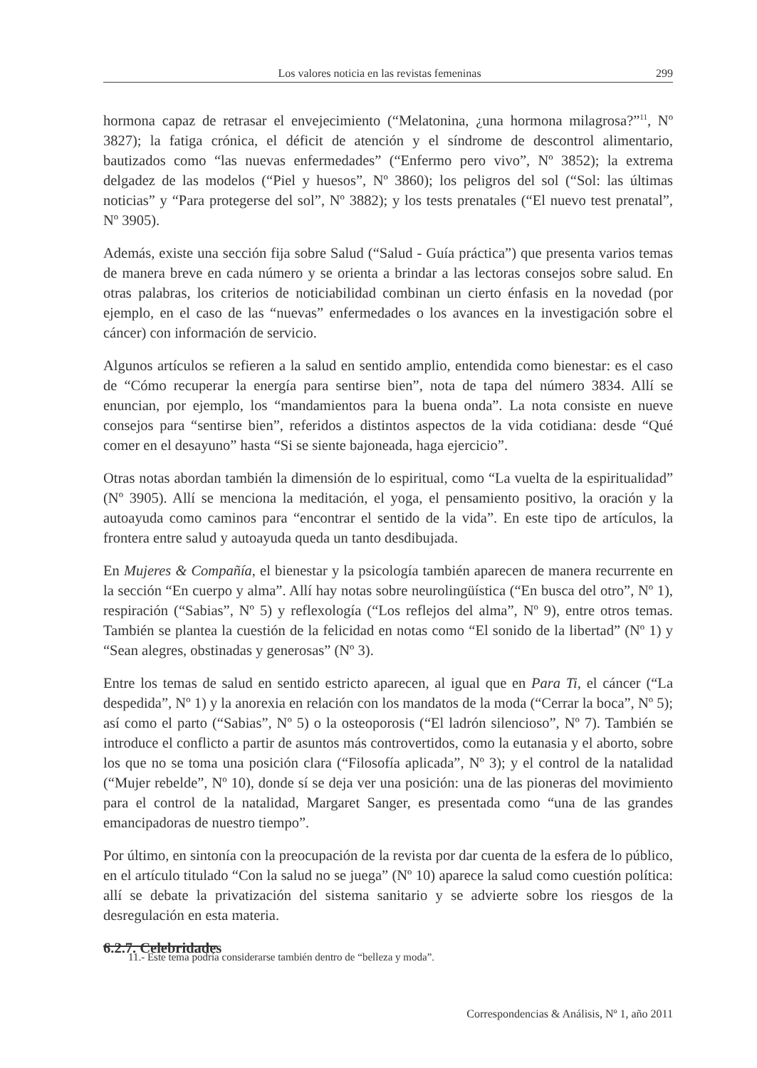Los valores noticia en las revistas femeninas 299
hormona capaz de retrasar el envejecimiento (“Melatonina, ¿una hormona milagrosa?”<sup>11</sup>, Nº 3827); la fatiga crónica, el déficit de atención y el síndrome de descontrol alimentario, bautizados como “las nuevas enfermedades” (“Enfermo pero vivo”, Nº 3852); la extrema delgadez de las modelos (“Piel y huesos”, Nº 3860); los peligros del sol (“Sol: las últimas noticias” y “Para protegerse del sol”, Nº 3882); y los tests prenatales (“El nuevo test prenatal”, Nº 3905).
Además, existe una sección fija sobre Salud (“Salud - Guía práctica”) que presenta varios temas de manera breve en cada número y se orienta a brindar a las lectoras consejos sobre salud. En otras palabras, los criterios de noticiabilidad combinan un cierto énfasis en la novedad (por ejemplo, en el caso de las “nuevas” enfermedades o los avances en la investigación sobre el cáncer) con información de servicio.
Algunos artículos se refieren a la salud en sentido amplio, entendida como bienestar: es el caso de “Cómo recuperar la energía para sentirse bien”, nota de tapa del número 3834. Allí se enuncian, por ejemplo, los “mandamientos para la buena onda”. La nota consiste en nueve consejos para “sentirse bien”, referidos a distintos aspectos de la vida cotidiana: desde “Qué comer en el desayuno” hasta “Si se siente bajoneada, haga ejercicio”.
Otras notas abordan también la dimensión de lo espiritual, como “La vuelta de la espiritualidad” (Nº 3905). Allí se menciona la meditación, el yoga, el pensamiento positivo, la oración y la autoayuda como caminos para “encontrar el sentido de la vida”. En este tipo de artículos, la frontera entre salud y autoayuda queda un tanto desdibujada.
En Mujeres & Compañía, el bienestar y la psicología también aparecen de manera recurrente en la sección “En cuerpo y alma”. Allí hay notas sobre neurolingüística (“En busca del otro”, Nº 1), respiración (“Sabias”, Nº 5) y reflexología (“Los reflejos del alma”, Nº 9), entre otros temas. También se plantea la cuestión de la felicidad en notas como “El sonido de la libertad” (Nº 1) y “Sean alegres, obstinadas y generosas” (Nº 3).
Entre los temas de salud en sentido estricto aparecen, al igual que en Para Ti, el cáncer (“La despedida”, Nº 1) y la anorexia en relación con los mandatos de la moda (“Cerrar la boca”, Nº 5); así como el parto (“Sabias”, Nº 5) o la osteoporosis (“El ladrón silencioso”, Nº 7). También se introduce el conflicto a partir de asuntos más controvertidos, como la eutanasia y el aborto, sobre los que no se toma una posición clara (“Filosofía aplicada”, Nº 3); y el control de la natalidad (“Mujer rebelde”, Nº 10), donde sí se deja ver una posición: una de las pioneras del movimiento para el control de la natalidad, Margaret Sanger, es presentada como “una de las grandes emancipadoras de nuestro tiempo”.
Por último, en sintonía con la preocupación de la revista por dar cuenta de la esfera de lo público, en el artículo titulado “Con la salud no se juega” (Nº 10) aparece la salud como cuestión política: allí se debate la privatización del sistema sanitario y se advierte sobre los riesgos de la desregulación en esta materia.
6.2.7. Celebridades
11.- Este tema podría considerarse también dentro de “belleza y moda”.
Correspondencias & Análisis, Nº 1, año 2011